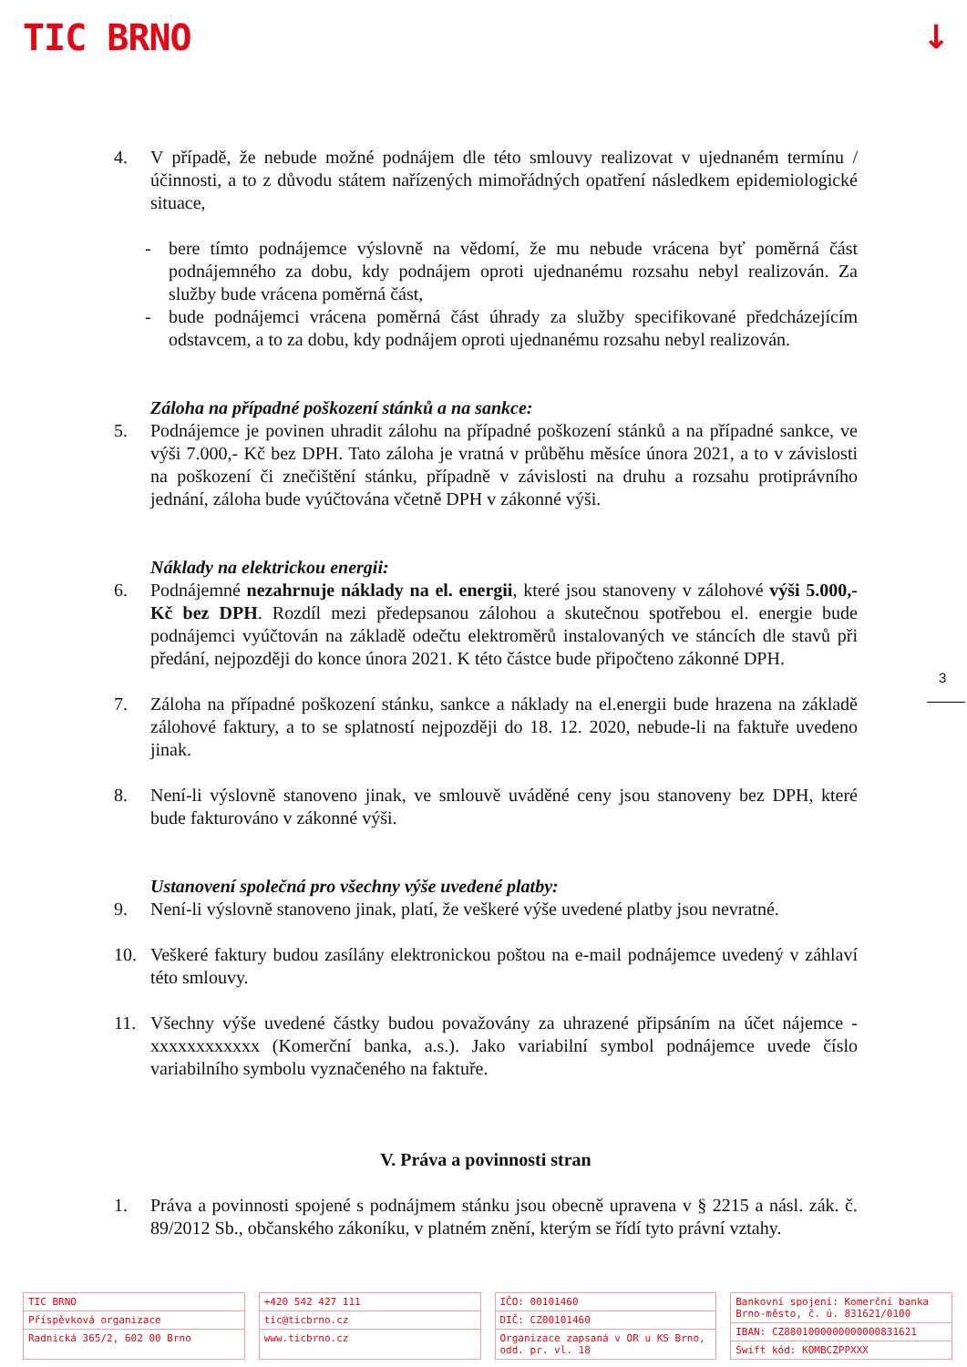TIC BRNO ↓
3
4. V případě, že nebude možné podnájem dle této smlouvy realizovat v ujednaném termínu / účinnosti, a to z důvodu státem nařízených mimořádných opatření následkem epidemiologické situace,
- bere tímto podnájemce výslovně na vědomí, že mu nebude vrácena byť poměrná část podnájemného za dobu, kdy podnájem oproti ujednanému rozsahu nebyl realizován. Za služby bude vrácena poměrná část,
- bude podnájemci vrácena poměrná část úhrady za služby specifikované předcházejícím odstavcem, a to za dobu, kdy podnájem oproti ujednanému rozsahu nebyl realizován.
Záloha na případné poškození stánků a na sankce:
5. Podnájemce je povinen uhradit zálohu na případné poškození stánků a na případné sankce, ve výši 7.000,- Kč bez DPH. Tato záloha je vratná v průběhu měsíce února 2021, a to v závislosti na poškození či znečištění stánku, případně v závislosti na druhu a rozsahu protiprávního jednání, záloha bude vyúčtována včetně DPH v zákonné výši.
Náklady na elektrickou energii:
6. Podnájemné nezahrnuje náklady na el. energii, které jsou stanoveny v zálohové výši 5.000,- Kč bez DPH. Rozdíl mezi předepsanou zálohou a skutečnou spotřebou el. energie bude podnájemci vyúčtován na základě odečtu elektroměrů instalovaných ve stáncích dle stavů při předání, nejpozději do konce února 2021. K této částce bude připočteno zákonné DPH.
7. Záloha na případné poškození stánku, sankce a náklady na el.energii bude hrazena na základě zálohové faktury, a to se splatností nejpozději do 18. 12. 2020, nebude-li na faktuře uvedeno jinak.
8. Není-li výslovně stanoveno jinak, ve smlouvě uváděné ceny jsou stanoveny bez DPH, které bude fakturováno v zákonné výši.
Ustanovení společná pro všechny výše uvedené platby:
9. Není-li výslovně stanoveno jinak, platí, že veškeré výše uvedené platby jsou nevratné.
10. Veškeré faktury budou zasílány elektronickou poštou na e-mail podnájemce uvedený v záhlaví této smlouvy.
11. Všechny výše uvedené částky budou považovány za uhrazené připsáním na účet nájemce - xxxxxxxxxxxx (Komerční banka, a.s.). Jako variabilní symbol podnájemce uvede číslo variabilního symbolu vyznačeného na faktuře.
V. Práva a povinnosti stran
1. Práva a povinnosti spojené s podnájmem stánku jsou obecně upravena v § 2215 a násl. zák. č. 89/2012 Sb., občanského zákoníku, v platném znění, kterým se řídí tyto právní vztahy.
TIC BRNO
Příspěvková organizace
Radnická 365/2, 602 00 Brno
+420 542 427 111
tic@ticbrno.cz
www.ticbrno.cz
IČO: 00101460
DIČ: CZ00101460
Organizace zapsaná v OR u KS Brno, odd. pr. vl. 18
Bankovní spojení: Komerční banka Brno-město, č. ú. 831621/0100
IBAN: CZ8801000000000000831621
Swift kód: KOMBCZPPXXX